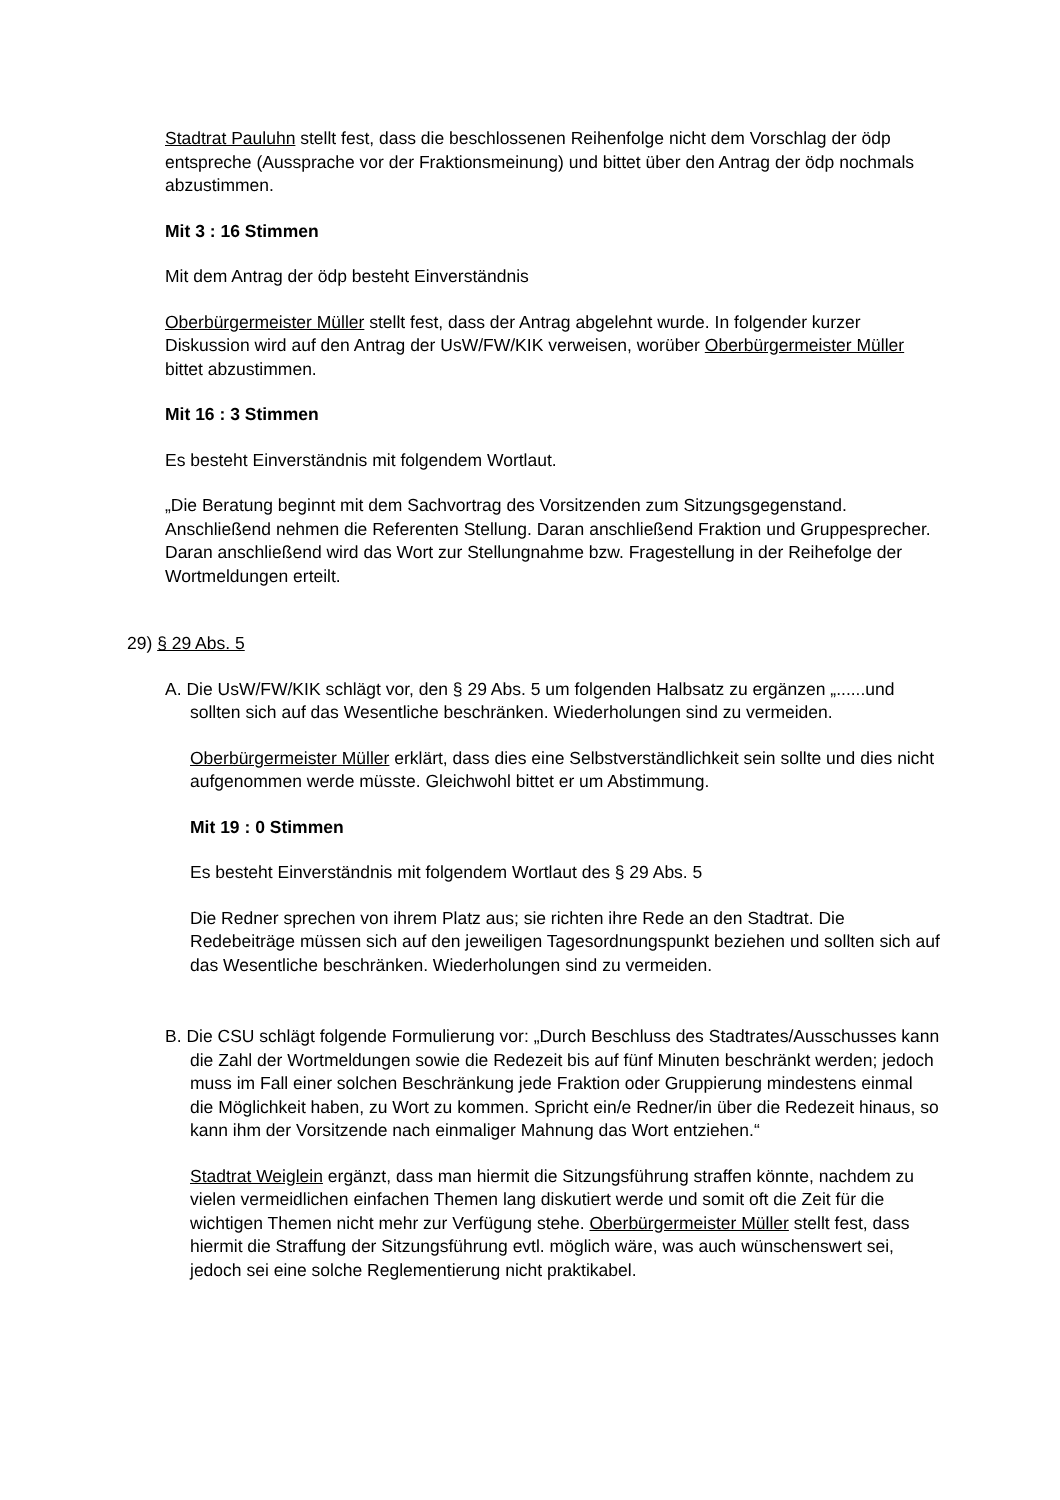Stadtrat Pauluhn stellt fest, dass die beschlossenen Reihenfolge nicht dem Vorschlag der ödp entspreche (Aussprache vor der Fraktionsmeinung) und bittet über den Antrag der ödp nochmals abzustimmen.
Mit 3 : 16 Stimmen
Mit dem Antrag der ödp besteht Einverständnis
Oberbürgermeister Müller stellt fest, dass der Antrag abgelehnt wurde. In folgender kurzer Diskussion wird auf den Antrag der UsW/FW/KIK verweisen, worüber Oberbürgermeister Müller bittet abzustimmen.
Mit 16 : 3 Stimmen
Es besteht Einverständnis mit folgendem Wortlaut.
„Die Beratung beginnt mit dem Sachvortrag des Vorsitzenden zum Sitzungsgegenstand. Anschließend nehmen die Referenten Stellung. Daran anschließend Fraktion und Gruppesprecher. Daran anschließend wird das Wort zur Stellungnahme bzw. Fragestellung in der Reihefolge der Wortmeldungen erteilt.
29) § 29 Abs. 5
A. Die UsW/FW/KIK schlägt vor, den § 29 Abs. 5 um folgenden Halbsatz zu ergänzen „......und sollten sich auf das Wesentliche beschränken. Wiederholungen sind zu vermeiden.
Oberbürgermeister Müller erklärt, dass dies eine Selbstverständlichkeit sein sollte und dies nicht aufgenommen werde müsste. Gleichwohl bittet er um Abstimmung.
Mit 19 : 0 Stimmen
Es besteht Einverständnis mit folgendem Wortlaut des § 29 Abs. 5
Die Redner sprechen von ihrem Platz aus; sie richten ihre Rede an den Stadtrat. Die Redebeiträge müssen sich auf den jeweiligen Tagesordnungspunkt beziehen und sollten sich auf das Wesentliche beschränken. Wiederholungen sind zu vermeiden.
B. Die CSU schlägt folgende Formulierung vor: „Durch Beschluss des Stadtrates/Ausschusses kann die Zahl der Wortmeldungen sowie die Redezeit bis auf fünf Minuten beschränkt werden; jedoch muss im Fall einer solchen Beschränkung jede Fraktion oder Gruppierung mindestens einmal die Möglichkeit haben, zu Wort zu kommen. Spricht ein/e Redner/in über die Redezeit hinaus, so kann ihm der Vorsitzende nach einmaliger Mahnung das Wort entziehen.“
Stadtrat Weiglein ergänzt, dass man hiermit die Sitzungsführung straffen könnte, nachdem zu vielen vermeidlichen einfachen Themen lang diskutiert werde und somit oft die Zeit für die wichtigen Themen nicht mehr zur Verfügung stehe. Oberbürgermeister Müller stellt fest, dass hiermit die Straffung der Sitzungsführung evtl. möglich wäre, was auch wünschenswert sei, jedoch sei eine solche Reglementierung nicht praktikabel.